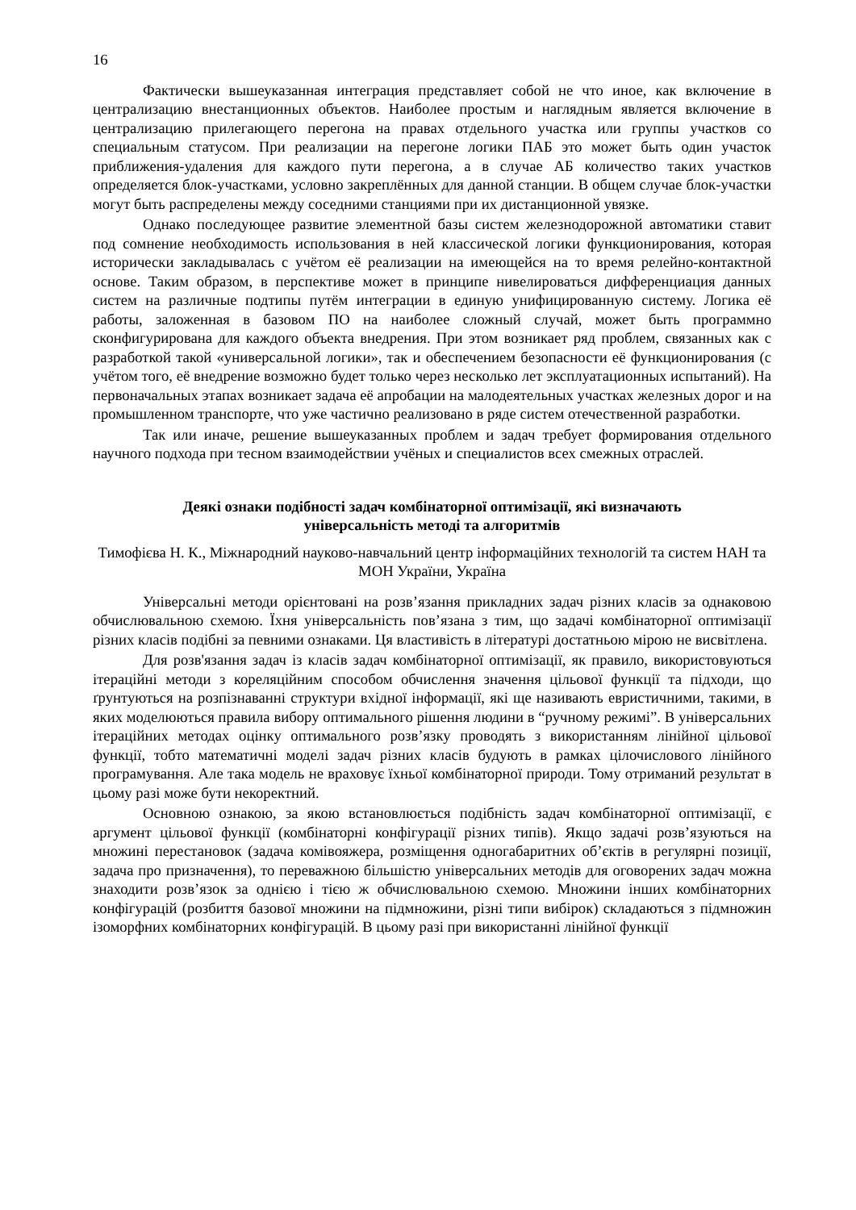16
Фактически вышеуказанная интеграция представляет собой не что иное, как включение в централизацию внестанционных объектов. Наиболее простым и наглядным является включение в централизацию прилегающего перегона на правах отдельного участка или группы участков со специальным статусом. При реализации на перегоне логики ПАБ это может быть один участок приближения-удаления для каждого пути перегона, а в случае АБ количество таких участков определяется блок-участками, условно закреплённых для данной станции. В общем случае блок-участки могут быть распределены между соседними станциями при их дистанционной увязке.
Однако последующее развитие элементной базы систем железнодорожной автоматики ставит под сомнение необходимость использования в ней классической логики функционирования, которая исторически закладывалась с учётом её реализации на имеющейся на то время релейно-контактной основе. Таким образом, в перспективе может в принципе нивелироваться дифференциация данных систем на различные подтипы путём интеграции в единую унифицированную систему. Логика её работы, заложенная в базовом ПО на наиболее сложный случай, может быть программно сконфигурирована для каждого объекта внедрения. При этом возникает ряд проблем, связанных как с разработкой такой «универсальной логики», так и обеспечением безопасности её функционирования (с учётом того, её внедрение возможно будет только через несколько лет эксплуатационных испытаний). На первоначальных этапах возникает задача её апробации на малодеятельных участках железных дорог и на промышленном транспорте, что уже частично реализовано в ряде систем отечественной разработки.
Так или иначе, решение вышеуказанных проблем и задач требует формирования отдельного научного подхода при тесном взаимодействии учёных и специалистов всех смежных отраслей.
Деякі ознаки подібності задач комбінаторної оптимізації, які визначають
універсальність методі та алгоритмів
Тимофієва Н. К., Міжнародний науково-навчальний центр інформаційних технологій та систем НАН та МОН України, Україна
Універсальні методи орієнтовані на розв’язання прикладних задач різних класів за однаковою обчислювальною схемою. Їхня універсальність пов’язана з тим, що задачі комбінаторної оптимізації різних класів подібні за певними ознаками. Ця властивість в літературі достатньою мірою не висвітлена.
Для розв'язання задач із класів задач комбінаторної оптимізації, як правило, використовуються ітераційні методи з кореляційним способом обчислення значення цільової функції та підходи, що ґрунтуються на розпізнаванні структури вхідної інформації, які ще називають евристичними, такими, в яких моделюються правила вибору оптимального рішення людини в “ручному режимі”. В універсальних ітераційних методах оцінку оптимального розв’язку проводять з використанням лінійної цільової функції, тобто математичні моделі задач різних класів будують в рамках цілочислового лінійного програмування. Але така модель не враховує їхньої комбінаторної природи. Тому отриманий результат в цьому разі може бути некоректний.
Основною ознакою, за якою встановлюється подібність задач комбінаторної оптимізації, є аргумент цільової функції (комбінаторні конфігурації різних типів). Якщо задачі розв’язуються на множині перестановок (задача комівояжера, розміщення одногабаритних об’єктів в регулярні позиції, задача про призначення), то переважною більшістю універсальних методів для оговорених задач можна знаходити розв’язок за однією і тією ж обчислювальною схемою. Множини інших комбінаторних конфігурацій (розбиття базової множини на підмножини, різні типи вибірок) складаються з підмножин ізоморфних комбінаторних конфігурацій. В цьому разі при використанні лінійної функції